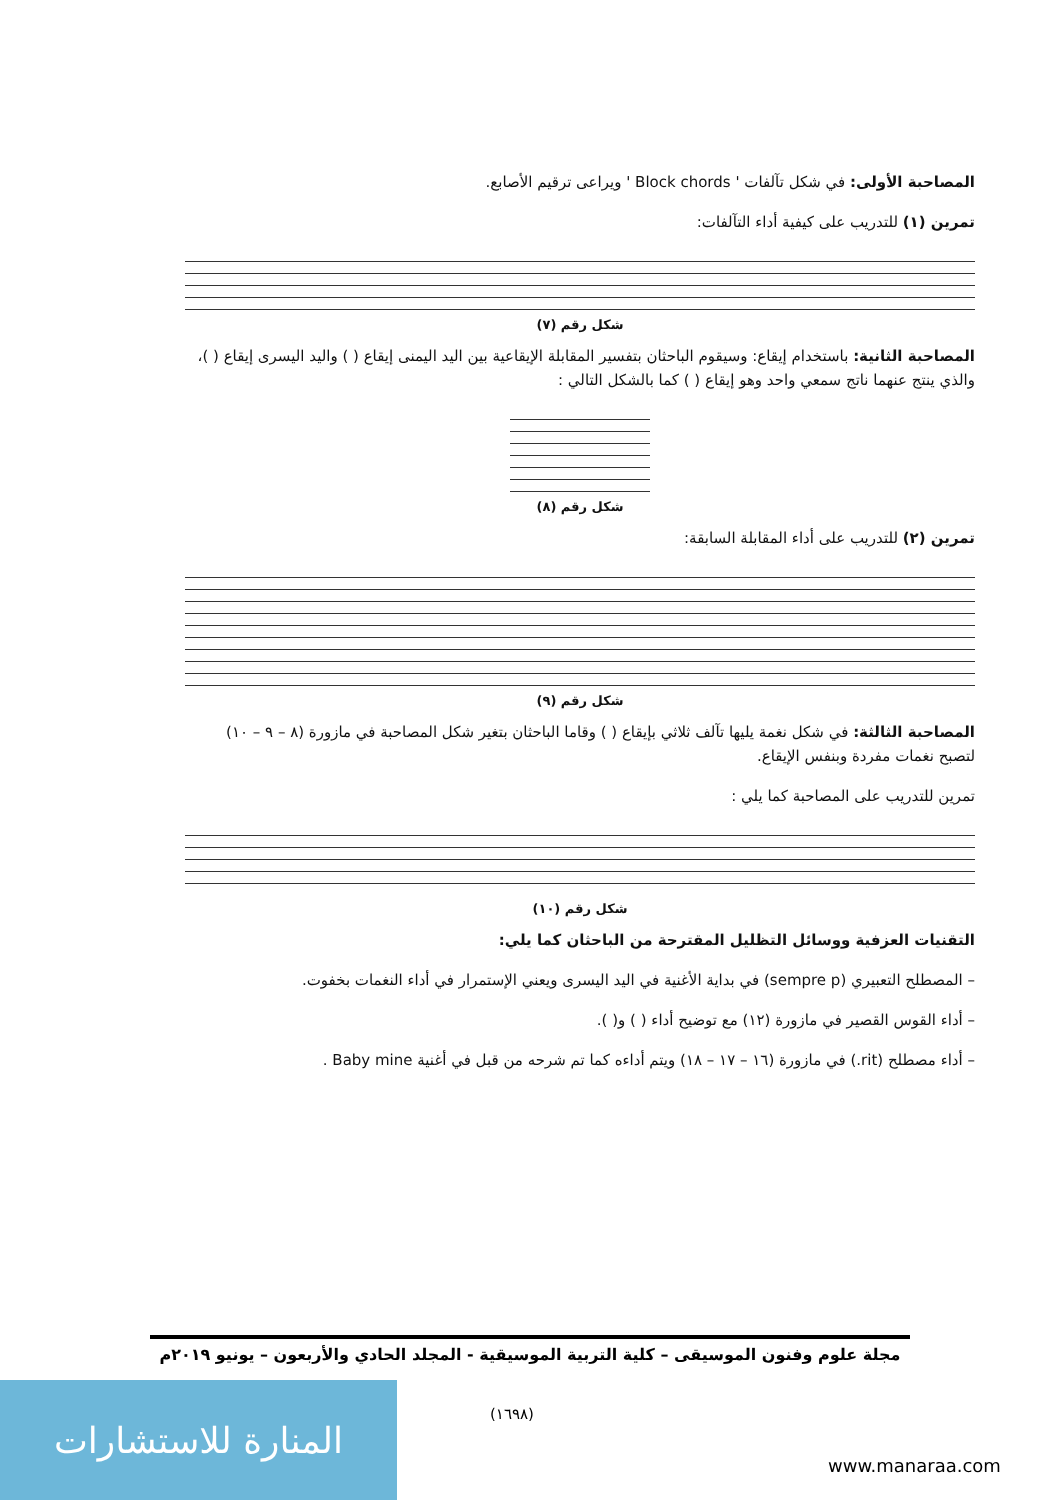المصاحبة الأولى: في شكل تآلفات ' Block chords ' ويراعى ترقيم الأصابع.
تمرين (١) للتدريب على كيفية أداء التآلفات:
شكل رقم (٧)
المصاحبة الثانية: باستخدام إيقاع: وسيقوم الباحثان بتفسير المقابلة الإيقاعية بين اليد اليمنى إيقاع ( ) واليد اليسرى إيقاع ( )، والذي ينتج عنهما ناتج سمعي واحد وهو إيقاع ( ) كما بالشكل التالي :
شكل رقم (٨)
تمرين (٢) للتدريب على أداء المقابلة السابقة:
شكل رقم (٩)
المصاحبة الثالثة: في شكل نغمة يليها تآلف ثلاثي بإيقاع ( ) وقاما الباحثان بتغير شكل المصاحبة في مازورة (٨ – ٩ – ١٠) لتصبح نغمات مفردة وبنفس الإيقاع.
تمرين للتدريب على المصاحبة كما يلي :
شكل رقم (١٠)
التقنيات العزفية ووسائل التظليل المقترحة من الباحثان كما يلي:
– المصطلح التعبيري (sempre p) في بداية الأغنية في اليد اليسرى ويعني الإستمرار في أداء النغمات بخفوت.
– أداء القوس القصير في مازورة (١٢) مع توضيح أداء ( ) و( ).
– أداء مصطلح (rit.) في مازورة (١٦ – ١٧ – ١٨) ويتم أداءه كما تم شرحه من قبل في أغنية Baby mine .
مجلة علوم وفنون الموسيقى – كلية التربية الموسيقية - المجلد الحادي والأربعون – يونيو ٢٠١٩م
(١٦٩٨)
المنارة للاستشارات
www.manaraa.com